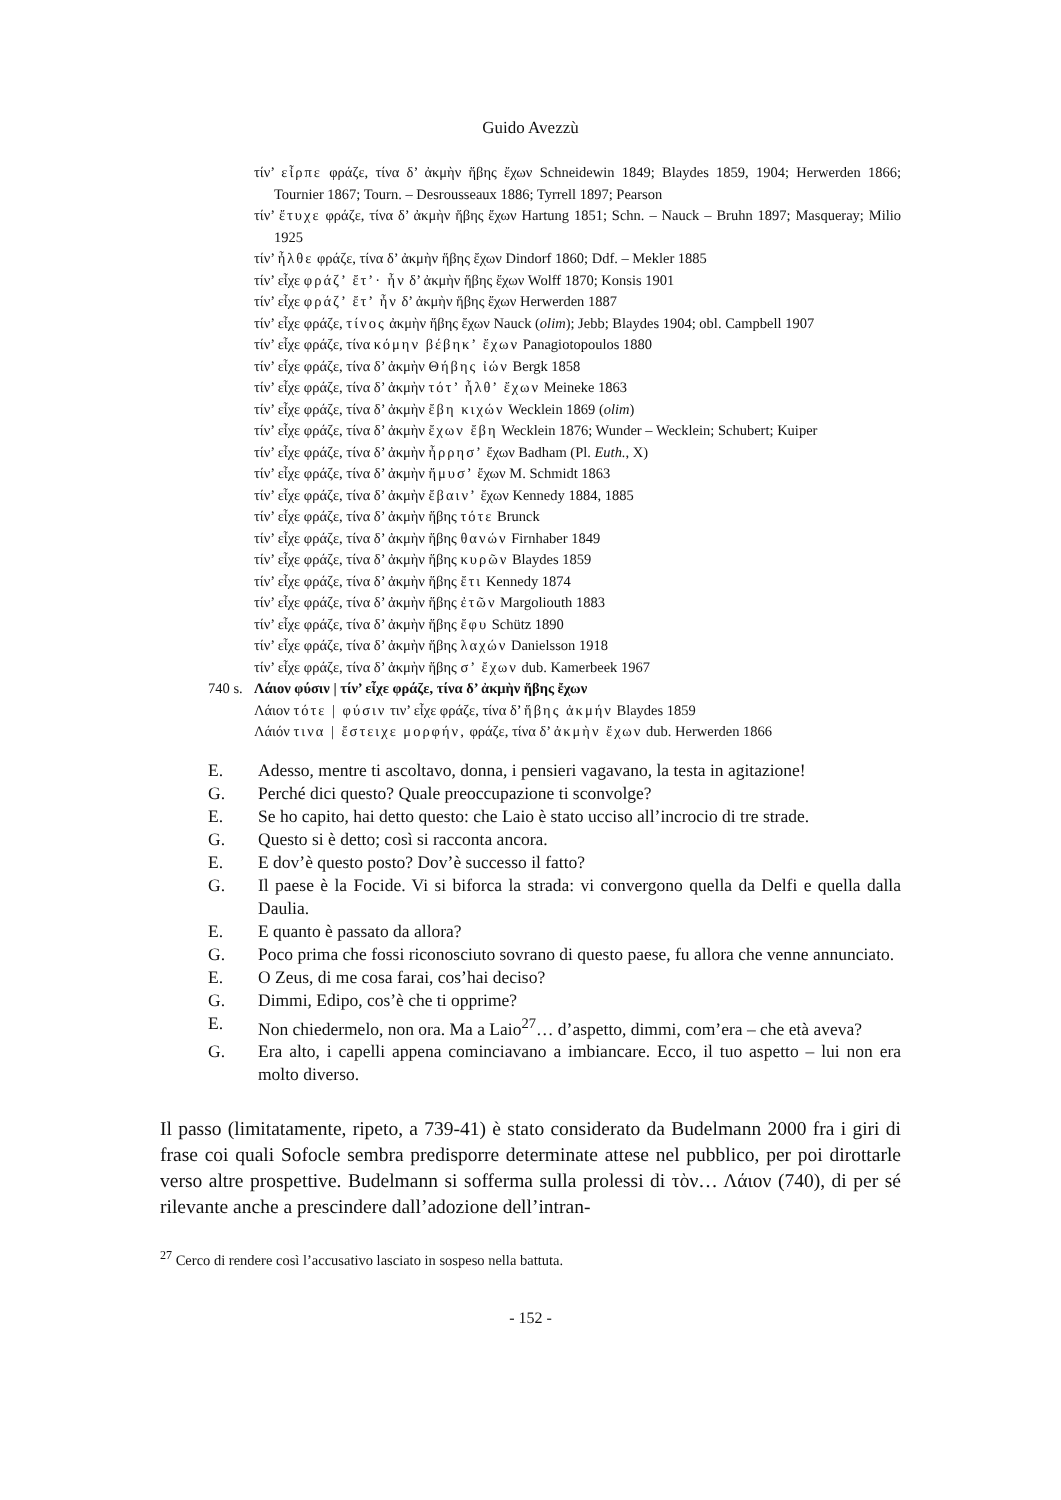Guido Avezzù
τίν’ εἶρπε φράζε, τίνα δ’ ἀκμὴν ἥβης ἔχων Schneidewin 1849; Blaydes 1859, 1904; Herwerden 1866; Tournier 1867; Tourn. – Desrousseaux 1886; Tyrrell 1897; Pearson
τίν’ ἔτυχε φράζε, τίνα δ’ ἀκμὴν ἥβης ἔχων Hartung 1851; Schn. – Nauck – Bruhn 1897; Masqueray; Milio 1925
τίν’ ἦλθε φράζε, τίνα δ’ ἀκμὴν ἥβης ἔχων Dindorf 1860; Ddf. – Mekler 1885
τίν’ εἶχε φράζ’ ἔτ’· ἦν δ’ ἀκμὴν ἥβης ἔχων Wolff 1870; Konsis 1901
τίν’ εἶχε φράζ’ ἔτ’ ἦν δ’ ἀκμὴν ἥβης ἔχων Herwerden 1887
τίν’ εἶχε φράζε, τίνος ἀκμὴν ἥβης ἔχων Nauck (olim); Jebb; Blaydes 1904; obl. Campbell 1907
τίν’ εἶχε φράζε, τίνα κόμην βέβηκ’ ἔχων Panagiotopoulos 1880
τίν’ εἶχε φράζε, τίνα δ’ ἀκμὴν Θήβης ἰών Bergk 1858
τίν’ εἶχε φράζε, τίνα δ’ ἀκμὴν τότ’ ἦλθ’ ἔχων Meineke 1863
τίν’ εἶχε φράζε, τίνα δ’ ἀκμὴν ἔβη κιχών Wecklein 1869 (olim)
τίν’ εἶχε φράζε, τίνα δ’ ἀκμὴν ἔχων ἔβη Wecklein 1876; Wunder – Wecklein; Schubert; Kuiper
τίν’ εἶχε φράζε, τίνα δ’ ἀκμὴν ἦρρησ’ ἔχων Badham (Pl. Euth., X)
τίν’ εἶχε φράζε, τίνα δ’ ἀκμὴν ἤμυσ’ ἔχων M. Schmidt 1863
τίν’ εἶχε φράζε, τίνα δ’ ἀκμὴν ἔβαιν’ ἔχων Kennedy 1884, 1885
τίν’ εἶχε φράζε, τίνα δ’ ἀκμὴν ἥβης τότε Brunck
τίν’ εἶχε φράζε, τίνα δ’ ἀκμὴν ἥβης θανών Firnhaber 1849
τίν’ εἶχε φράζε, τίνα δ’ ἀκμὴν ἥβης κυρῶν Blaydes 1859
τίν’ εἶχε φράζε, τίνα δ’ ἀκμὴν ἥβης ἔτι Kennedy 1874
τίν’ εἶχε φράζε, τίνα δ’ ἀκμὴν ἥβης ἐτῶν Margoliouth 1883
τίν’ εἶχε φράζε, τίνα δ’ ἀκμὴν ἥβης ἔφυ Schütz 1890
τίν’ εἶχε φράζε, τίνα δ’ ἀκμὴν ἥβης λαχών Danielsson 1918
τίν’ εἶχε φράζε, τίνα δ’ ἀκμὴν ἥβης σ’ ἔχων dub. Kamerbeek 1967
740 s.
Λάιον φύσιν | τίν’ εἶχε φράζε, τίνα δ’ ἀκμὴν ἥβης ἔχων
Λάιον τότε | φύσιν τιν’ εἶχε φράζε, τίνα δ’ ἥβης ἀκμήν Blaydes 1859
Λάιόν τινα | ἔστειχε μορφήν, φράζε, τίνα δ’ ἀκμὴν ἔχων dub. Herwerden 1866
E. Adesso, mentre ti ascoltavo, donna, i pensieri vagavano, la testa in agitazione!
G. Perché dici questo? Quale preoccupazione ti sconvolge?
E. Se ho capito, hai detto questo: che Laio è stato ucciso all’incrocio di tre strade.
G. Questo si è detto; così si racconta ancora.
E. E dov’è questo posto? Dov’è successo il fatto?
G. Il paese è la Focide. Vi si biforca la strada: vi convergono quella da Delfi e quella dalla Daulia.
E. E quanto è passato da allora?
G. Poco prima che fossi riconosciuto sovrano di questo paese, fu allora che venne annunciato.
E. O Zeus, di me cosa farai, cos’hai deciso?
G. Dimmi, Edipo, cos’è che ti opprime?
E. Non chiedermelo, non ora. Ma a Laio<sup>27</sup>… d’aspetto, dimmi, com’era – che età aveva?
G. Era alto, i capelli appena cominciavano a imbiancare. Ecco, il tuo aspetto – lui non era molto diverso.
Il passo (limitatamente, ripeto, a 739-41) è stato considerato da Budelmann 2000 fra i giri di frase coi quali Sofocle sembra predisporre determinate attese nel pubblico, per poi dirottarle verso altre prospettive. Budelmann si sofferma sulla prolessi di τὸν… Λάιον (740), di per sé rilevante anche a prescindere dall’adozione dell’intran-
<sup>27</sup> Cerco di rendere così l’accusativo lasciato in sospeso nella battuta.
- 152 -